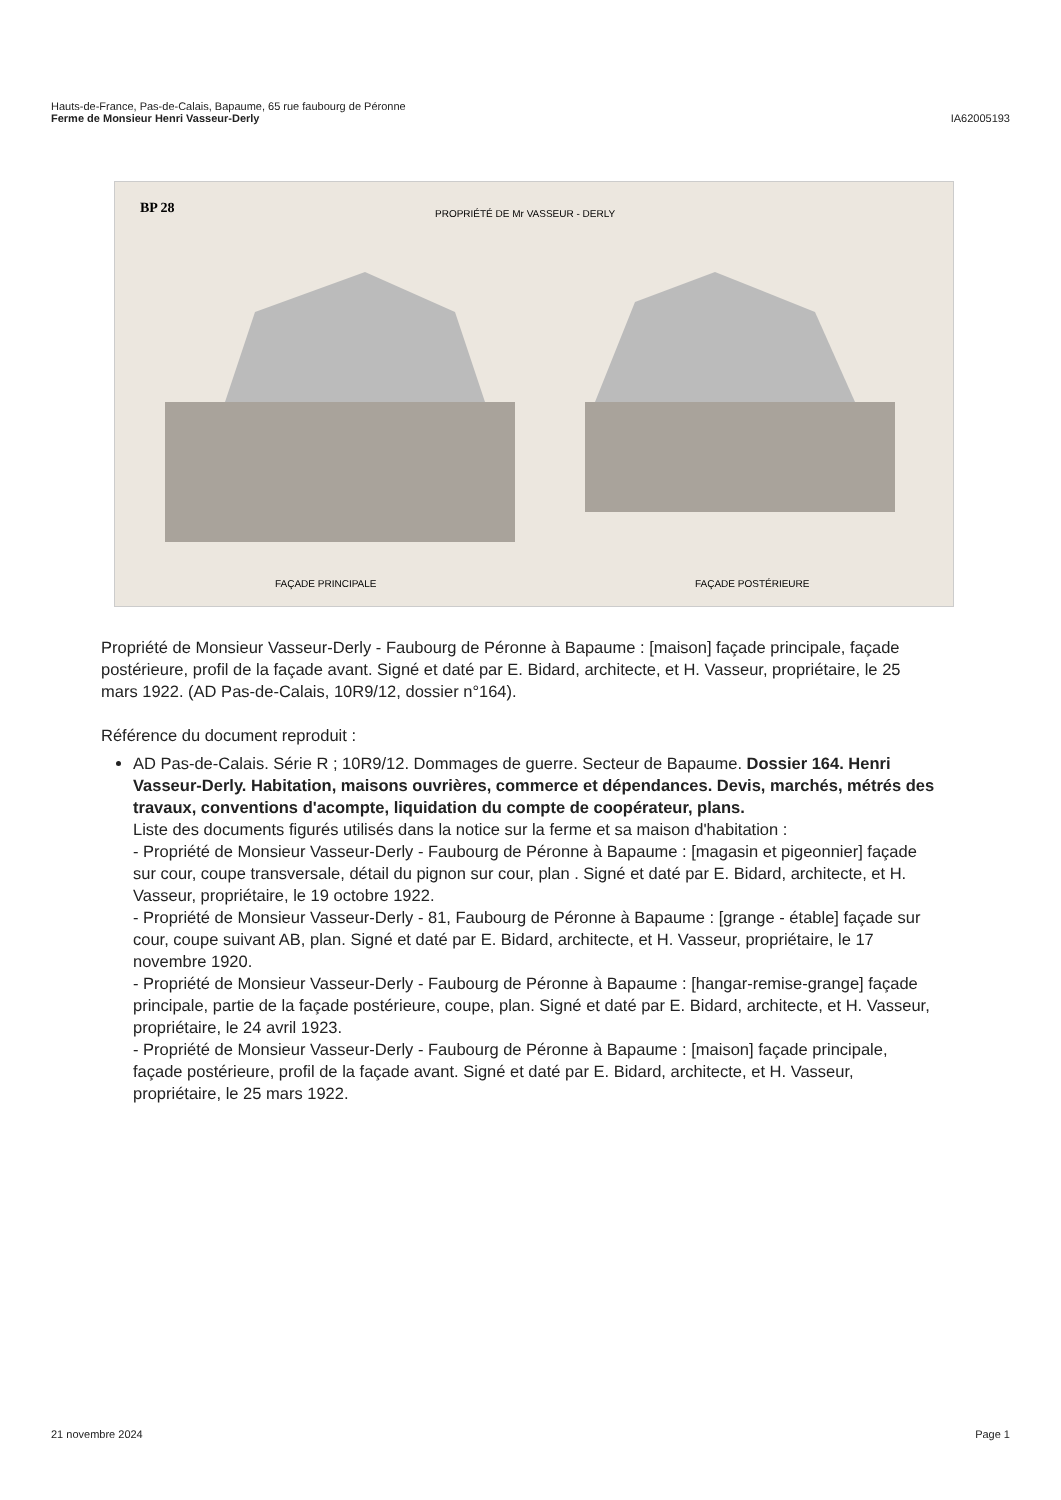Hauts-de-France, Pas-de-Calais, Bapaume, 65 rue faubourg de Péronne
Ferme de Monsieur Henri Vasseur-Derly IA62005193
BP 28
PROPRIÉTÉ DE Mr VASSEUR - DERLY
FAÇADE PRINCIPALE
FAÇADE POSTÉRIEURE
Propriété de Monsieur Vasseur-Derly - Faubourg de Péronne à Bapaume : [maison] façade principale, façade postérieure, profil de la façade avant. Signé et daté par E. Bidard, architecte, et H. Vasseur, propriétaire, le 25 mars 1922. (AD Pas-de-Calais, 10R9/12, dossier n°164).
Référence du document reproduit :
AD Pas-de-Calais. Série R ; 10R9/12. Dommages de guerre. Secteur de Bapaume. Dossier 164. Henri Vasseur-Derly. Habitation, maisons ouvrières, commerce et dépendances. Devis, marchés, métrés des travaux, conventions d'acompte, liquidation du compte de coopérateur, plans.
Liste des documents figurés utilisés dans la notice sur la ferme et sa maison d'habitation :
- Propriété de Monsieur Vasseur-Derly - Faubourg de Péronne à Bapaume : [magasin et pigeonnier] façade sur cour, coupe transversale, détail du pignon sur cour, plan . Signé et daté par E. Bidard, architecte, et H. Vasseur, propriétaire, le 19 octobre 1922.
- Propriété de Monsieur Vasseur-Derly - 81, Faubourg de Péronne à Bapaume : [grange - étable] façade sur cour, coupe suivant AB, plan. Signé et daté par E. Bidard, architecte, et H. Vasseur, propriétaire, le 17 novembre 1920.
- Propriété de Monsieur Vasseur-Derly - Faubourg de Péronne à Bapaume : [hangar-remise-grange] façade principale, partie de la façade postérieure, coupe, plan. Signé et daté par E. Bidard, architecte, et H. Vasseur, propriétaire, le 24 avril 1923.
- Propriété de Monsieur Vasseur-Derly - Faubourg de Péronne à Bapaume : [maison] façade principale, façade postérieure, profil de la façade avant. Signé et daté par E. Bidard, architecte, et H. Vasseur, propriétaire, le 25 mars 1922.
21 novembre 2024 Page 1